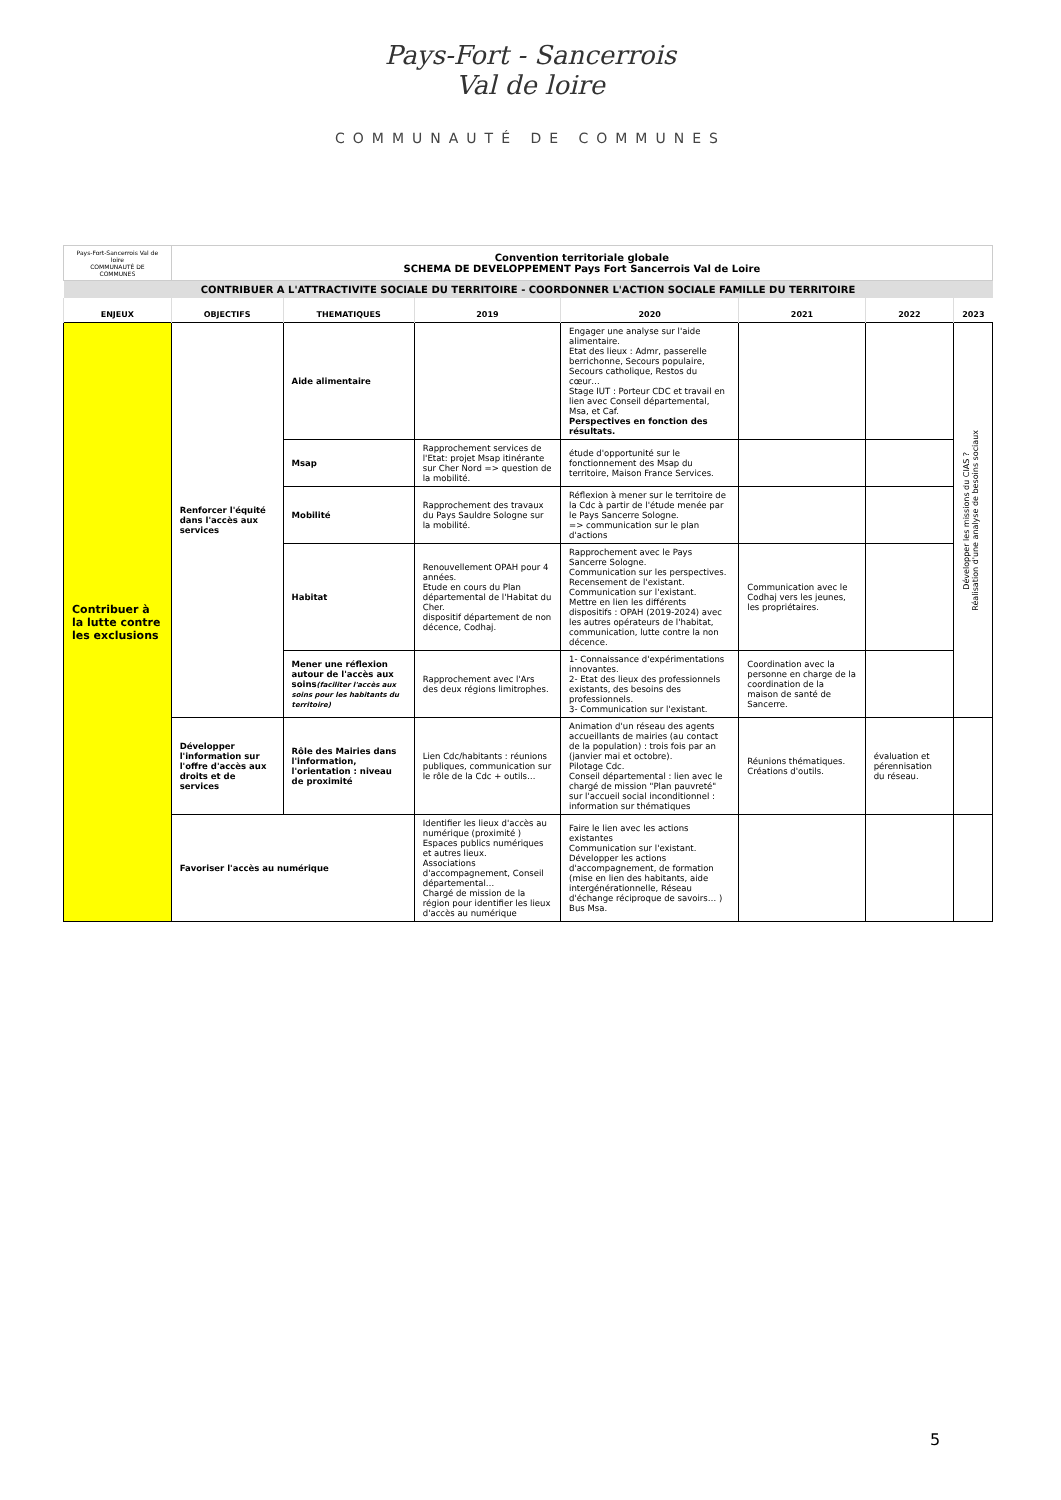Pays-Fort - Sancerrois
Val de loire
COMMUNAUTÉ DE COMMUNES
| Pays-Fort-Sancerrois Val de loire COMMUNAUTÉ DE COMMUNES | Convention territoriale globale SCHEMA DE DEVELOPPEMENT Pays Fort Sancerrois Val de Loire | | | | | | |
| CONTRIBUER A L'ATTRACTIVITE SOCIALE DU TERRITOIRE - COORDONNER L'ACTION SOCIALE FAMILLE DU TERRITOIRE | | | | | | | |
| ENJEUX | OBJECTIFS | THEMATIQUES | 2019 | 2020 | 2021 | 2022 | 2023 |
| Contribuer à la lutte contre les exclusions | Renforcer l'équité dans l'accès aux services | Aide alimentaire | | Engager une analyse sur l'aide alimentaire. Etat des lieux : Admr, passerelle berrichonne, Secours populaire, Secours catholique, Restos du cœur… Stage IUT : Porteur CDC et travail en lien avec Conseil départemental, Msa, et Caf. Perspectives en fonction des résultats. | | | Développer les missions du CIAS ? Réalisation d'une analyse de besoins sociaux |
| | | Msap | Rapprochement services de l'Etat: projet Msap itinérante sur Cher Nord => question de la mobilité. | étude d'opportunité sur le fonctionnement des Msap du territoire, Maison France Services. | | | |
| | | Mobilité | Rapprochement des travaux du Pays Sauldre Sologne sur la mobilité. | Réflexion à mener sur le territoire de la Cdc à partir de l'étude menée par le Pays Sancerre Sologne. => communication sur le plan d'actions | | | |
| | | Habitat | Renouvellement OPAH pour 4 années. Etude en cours du Plan départemental de l'Habitat du Cher. dispositif département de non décence, Codhaj. | Rapprochement avec le Pays Sancerre Sologne. Communication sur les perspectives. Recensement de l'existant. Communication sur l'existant. Mettre en lien les différents dispositifs : OPAH (2019-2024) avec les autres opérateurs de l'habitat, communication, lutte contre la non décence. | Communication avec le Codhaj vers les jeunes, les propriétaires. | | |
| | | Mener une réflexion autour de l'accès aux soins (faciliter l'accès aux soins pour les habitants du territoire) | Rapprochement avec l'Ars des deux régions limitrophes. | 1- Connaissance d'expérimentations innovantes. 2- Etat des lieux des professionnels existants, des besoins des professionnels. 3- Communication sur l'existant. | Coordination avec la personne en charge de la coordination de la maison de santé de Sancerre. | | |
| | Développer l'information sur l'offre d'accès aux droits et de services | Rôle des Mairies dans l'information, l'orientation : niveau de proximité | Lien Cdc/habitants : réunions publiques, communication sur le rôle de la Cdc + outils… | Animation d'un réseau des agents accueillants de mairies (au contact de la population) : trois fois par an (janvier mai et octobre). Pilotage Cdc. Conseil départemental : lien avec le chargé de mission "Plan pauvreté" sur l'accueil social inconditionnel : information sur thématiques | Réunions thématiques. Créations d'outils. | évaluation et pérennisation du réseau. | |
| | Favoriser l'accès au numérique | | Identifier les lieux d'accès au numérique (proximité ) Espaces publics numériques et autres lieux. Associations d'accompagnement, Conseil départemental… Chargé de mission de la région pour identifier les lieux d'accès au numérique | Faire le lien avec les actions existantes Communication sur l'existant. Développer les actions d'accompagnement, de formation (mise en lien des habitants, aide intergénérationnelle, Réseau d'échange réciproque de savoirs… ) Bus Msa. | | | |
5